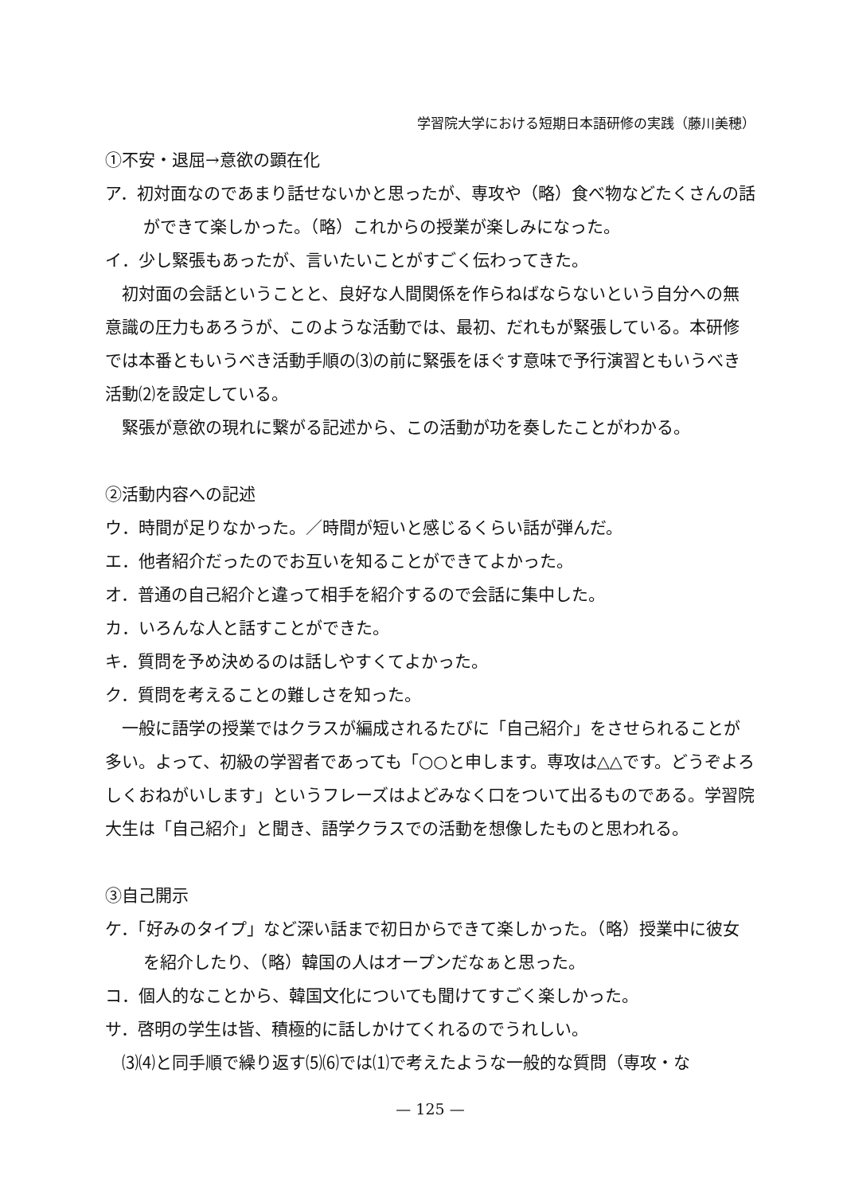学習院大学における短期日本語研修の実践（藤川美穂）
①不安・退屈→意欲の顕在化
ア．初対面なのであまり話せないかと思ったが、専攻や（略）食べ物などたくさんの話ができて楽しかった。（略）これからの授業が楽しみになった。
イ．少し緊張もあったが、言いたいことがすごく伝わってきた。
初対面の会話ということと、良好な人間関係を作らねばならないという自分への無意識の圧力もあろうが、このような活動では、最初、だれもが緊張している。本研修では本番ともいうべき活動手順の⑶の前に緊張をほぐす意味で予行演習ともいうべき活動⑵を設定している。
緊張が意欲の現れに繋がる記述から、この活動が功を奏したことがわかる。
②活動内容への記述
ウ．時間が足りなかった。／時間が短いと感じるくらい話が弾んだ。
エ．他者紹介だったのでお互いを知ることができてよかった。
オ．普通の自己紹介と違って相手を紹介するので会話に集中した。
カ．いろんな人と話すことができた。
キ．質問を予め決めるのは話しやすくてよかった。
ク．質問を考えることの難しさを知った。
一般に語学の授業ではクラスが編成されるたびに「自己紹介」をさせられることが多い。よって、初級の学習者であっても「○○と申します。専攻は△△です。どうぞよろしくおねがいします」というフレーズはよどみなく口をついて出るものである。学習院大生は「自己紹介」と聞き、語学クラスでの活動を想像したものと思われる。
③自己開示
ケ．「好みのタイプ」など深い話まで初日からできて楽しかった。（略）授業中に彼女を紹介したり、（略）韓国の人はオープンだなぁと思った。
コ．個人的なことから、韓国文化についても聞けてすごく楽しかった。
サ．啓明の学生は皆、積極的に話しかけてくれるのでうれしい。
⑶⑷と同手順で繰り返す⑸⑹では⑴で考えたような一般的な質問（専攻・な
— 125 —